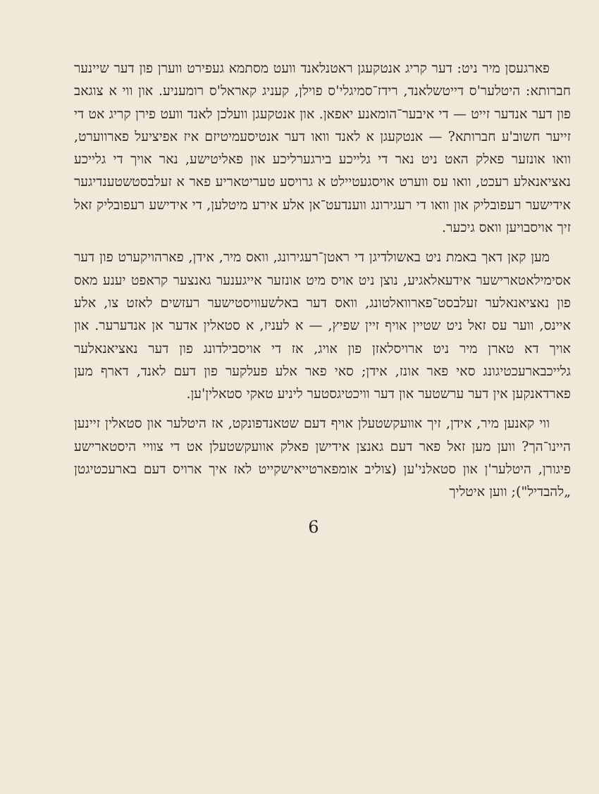פארגעסן מיר ניט: דער קריג אנטקעגן ראטנלאנד וועט מסתמא געפירט ווערן פון דער שיינער חברותא: היטלער'ס דייטשלאנד, רידז־סמיגלי'ס פוילן, קעניג קאראל'ס רומעניע. און ווי א צוגאב פון דער אנדער זייט — די איבער־הומאנע יאפאן. און אנטקעגן וועלכן לאנד וועט פירן קריג אט די זייער חשוב'ע חברותא? — אנטקעגן א לאנד וואו דער אנטיסעמיטיזם איז אפיציעל פארווערט, וואו אונזער פאלק האט ניט נאר די גלייכע בירגערליכע און פאליטישע, נאר אויך די גלייכע נאציאנאלע רעכט, וואו עס ווערט אויסגעטיילט א גרויסע טעריטאריע פאר א זעלבסטשטענדיגער אידישער רעפובליק און וואו די רעגירונג ווענדעט־אן אלע אירע מיטלען, די אידישע רעפובליק זאל זיך אויסבויען וואס גיכער.
מען קאן דאך באמת ניט באשולדיגן די ראטן־רעגירונג, וואס מיר, אידן, פארהויקערט פון דער אסימילאטארישער אידעאלאגיע, נוצן ניט אויס מיט אונזער אייגענער גאנצער קראפט יענע מאס פון נאציאנאלער זעלבסט־פארוואלטונג, וואס דער באלשעוויסטישער רעזשים לאזט צו, אלע איינס, ווער עס זאל ניט שטיין אויף זיין שפיץ, — א לעניז, א סטאלין אדער אן אנדערער. און אויך דא טארן מיר ניט ארויסלאזן פון אויג, אז די אויסבילדונג פון דער נאציאנאלער גלייכבארעכטיגונג סאי פאר אונז, אידן; סאי פאר אלע פעלקער פון דעם לאנד, דארף מען פארדאנקען אין דער ערשטער און דער וויכטיגסטער ליניע טאקי סטאלין'ען.
ווי קאנען מיר, אידן, זיך אוועקשטעלן אויף דעם שטאנדפונקט, אז היטלער און סטאלין זיינען היינו־הך? ווען מען זאל פאר דעם גאנצן אידישן פאלק אוועקשטעלן אט די צוויי היסטארישע פיגורן, היטלער'ן און סטאלני'ען (צוליב אומפארטייאישקייט לאז איך ארויס דעם בארעכטיגטן „להבדיל"); ווען איטליך
6